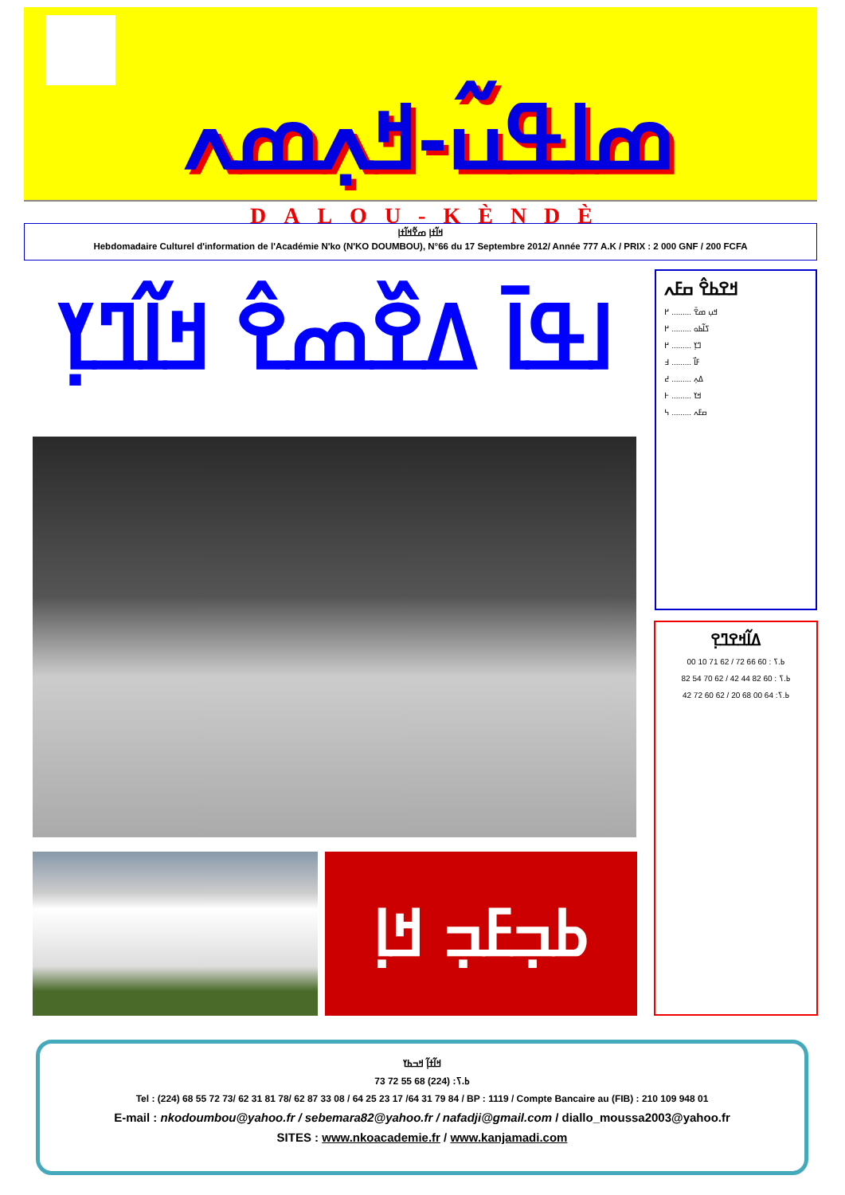ߘߊߟߎ߬-ߞߍ߲ߘߍ
DALOU-KÈNDÈ
ߞߊ߬ߙߊ߲ ߘߐ߬ߞߊ߬ߙߊ߲
Hebdomadaire Culturel d'information de l'Académie N'ko (N'KO DOUMBOU), N°66 du 17 Septembre 2012/ Année 777 A.K / PRIX : 2 000 GNF / 200 FCFA
ߊߟߊ߫ ߡߐ߰ߘߐ߮ ߞߊ߬ߣߌ߲
ߕߏ߲ߓߏ߲ ߞߊ߲
ߞߐߕߐ߮ ߛߓߍ
ߞߎ߲ ߘߐ߫ ......... ߂
ߖߊ߬ߕߋ ......... ߂
ߣߌ߲ ......... ߂
ߓߊ߯ ......... ߃
ߡߍ߲ ......... ߄
ߞߌ ......... ߅
ߛߓߍ ......... ߆
ߡߊ߬ߞߐߣߐ߲
ߕ.ߖ : 60 66 72 / 62 71 10 00
ߕ.ߖ : 60 82 44 42 / 62 70 54 82
ߕ.ߖ: 64 00 68 20 / 62 60 72 42
ߞߊ߬ߙߊ߲߬ ߞߏߕߌ
ߕ.ߖ: (224) 68 55 72 73
Tel : (224) 68 55 72 73/ 62 31 81 78/ 62 87 33 08 / 64 25 23 17 /64 31 79 84 / BP : 1119 / Compte Bancaire au (FIB) : 210 109 948 01
E-mail : nkodoumbou@yahoo.fr / sebemara82@yahoo.fr / nafadji@gmail.com / diallo_moussa2003@yahoo.fr
SITES : www.nkoacademie.fr / www.kanjamadi.com